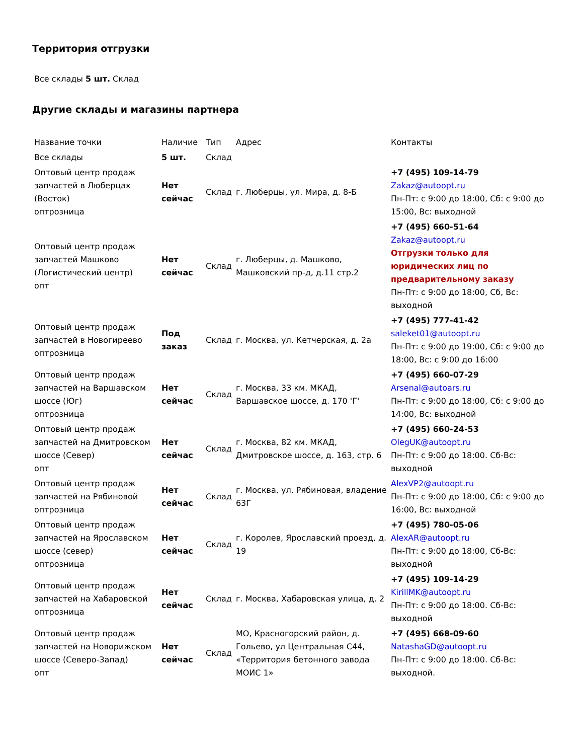Территория отгрузки
Все склады 5 шт. Склад
Другие склады и магазины партнера
| Название точки | Наличие | Тип | Адрес | Контакты |
| Все склады | 5 шт. | Склад | | |
| Оптовый центр продаж запчастей в Люберцах (Восток) оптрозница | Нет сейчас | Склад | г. Люберцы, ул. Мира, д. 8-Б | +7 (495) 109-14-79 Zakaz@autoopt.ru Пн-Пт: с 9:00 до 18:00, Сб: с 9:00 до 15:00, Вс: выходной |
| Оптовый центр продаж запчастей Машково (Логистический центр) опт | Нет сейчас | Склад | г. Люберцы, д. Машково, Машковский пр-д, д.11 стр.2 | +7 (495) 660-51-64 Zakaz@autoopt.ru Отгрузки только для юридических лиц по предварительному заказу Пн-Пт: с 9:00 до 18:00, Сб, Вс: выходной |
| Оптовый центр продаж запчастей в Новогиреево оптрозница | Под заказ | Склад | г. Москва, ул. Кетчерская, д. 2а | +7 (495) 777-41-42 saleket01@autoopt.ru Пн-Пт: с 9:00 до 19:00, Сб: с 9:00 до 18:00, Вс: с 9:00 до 16:00 |
| Оптовый центр продаж запчастей на Варшавском шоссе (Юг) оптрозница | Нет сейчас | Склад | г. Москва, 33 км. МКАД, Варшавское шоссе, д. 170 'Г' | +7 (495) 660-07-29 Arsenal@autoars.ru Пн-Пт: с 9:00 до 18:00, Сб: с 9:00 до 14:00, Вс: выходной |
| Оптовый центр продаж запчастей на Дмитровском шоссе (Север) опт | Нет сейчас | Склад | г. Москва, 82 км. МКАД, Дмитровское шоссе, д. 163, стр. 6 | +7 (495) 660-24-53 OlegUK@autoopt.ru Пн-Пт: с 9:00 до 18:00. Сб-Вс: выходной |
| Оптовый центр продаж запчастей на Рябиновой оптрозница | Нет сейчас | Склад | г. Москва, ул. Рябиновая, владение 63Г | AlexVP2@autoopt.ru Пн-Пт: с 9:00 до 18:00, Сб: с 9:00 до 16:00, Вс: выходной |
| Оптовый центр продаж запчастей на Ярославском шоссе (север) оптрозница | Нет сейчас | Склад | г. Королев, Ярославский проезд, д. 19 | +7 (495) 780-05-06 AlexAR@autoopt.ru Пн-Пт: с 9:00 до 18:00, Сб-Вс: выходной |
| Оптовый центр продаж запчастей на Хабаровской оптрозница | Нет сейчас | Склад | г. Москва, Хабаровская улица, д. 2 | +7 (495) 109-14-29 KirillMK@autoopt.ru Пн-Пт: с 9:00 до 18:00. Сб-Вс: выходной |
| Оптовый центр продаж запчастей на Новорижском шоссе (Северо-Запад) опт | Нет сейчас | Склад | МО, Красногорский район, д. Гольево, ул Центральная С44, «Территория бетонного завода МОИС 1» | +7 (495) 668-09-60 NatashaGD@autoopt.ru Пн-Пт: с 9:00 до 18:00. Сб-Вс: выходной. |